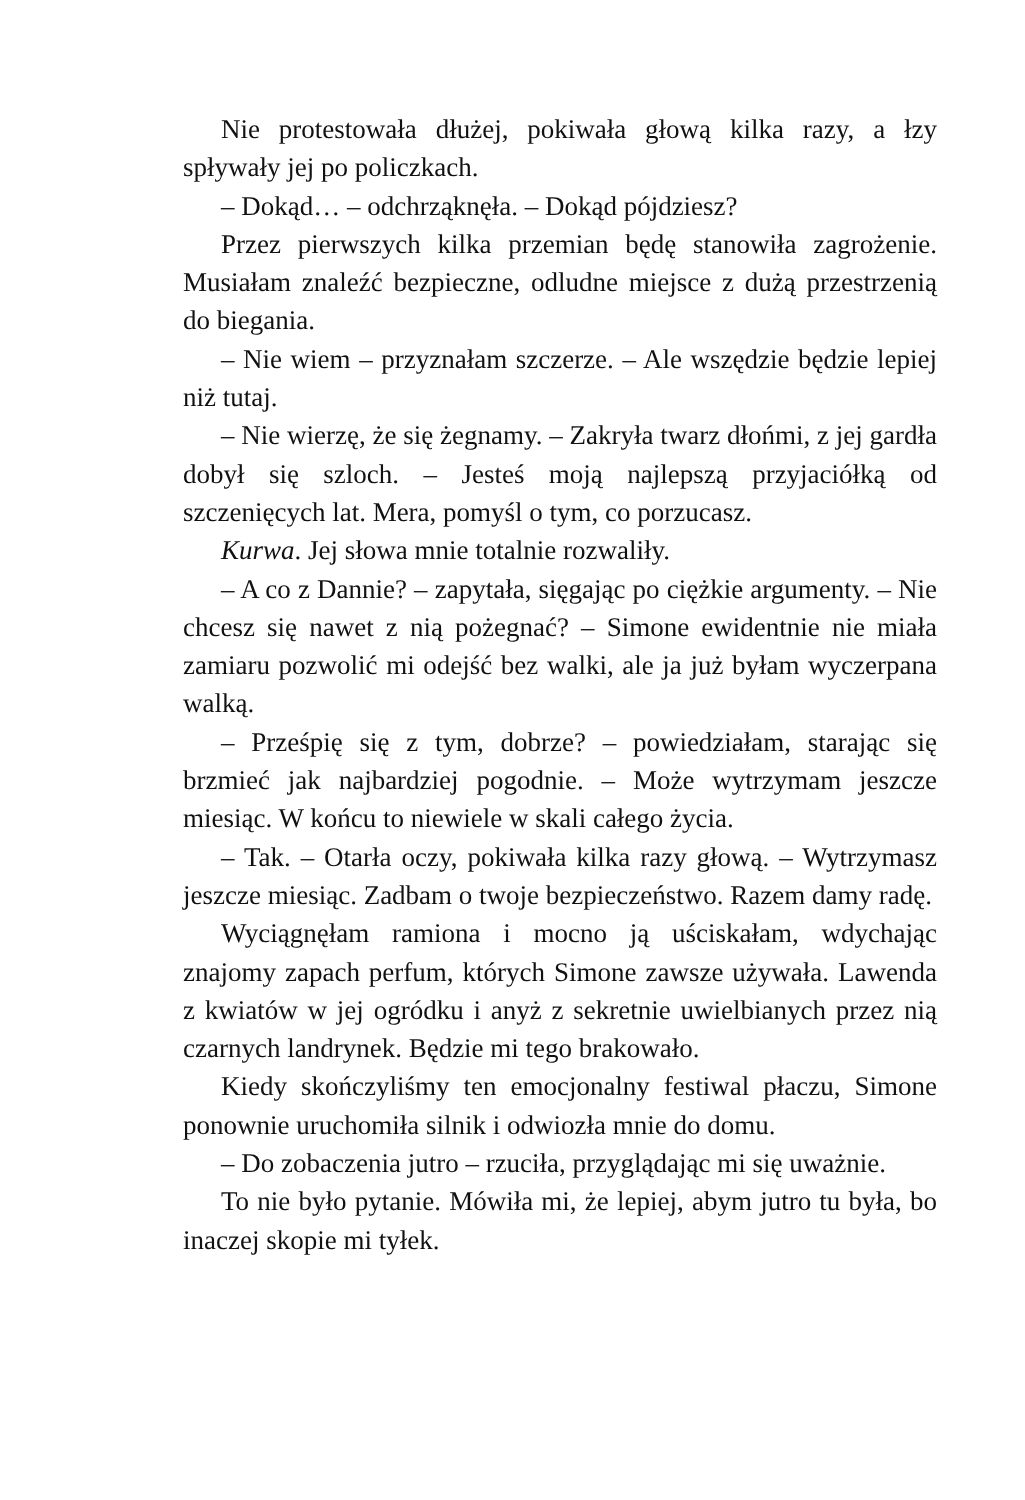Nie protestowała dłużej, pokiwała głową kilka razy, a łzy spływały jej po policzkach.
– Dokąd… – odchrząknęła. – Dokąd pójdziesz?
Przez pierwszych kilka przemian będę stanowiła zagrożenie. Musiałam znaleźć bezpieczne, odludne miejsce z dużą przestrzenią do biegania.
– Nie wiem – przyznałam szczerze. – Ale wszędzie będzie lepiej niż tutaj.
– Nie wierzę, że się żegnamy. – Zakryła twarz dłońmi, z jej gardła dobył się szloch. – Jesteś moją najlepszą przyjaciółką od szczenięcych lat. Mera, pomyśl o tym, co porzucasz.
Kurwa. Jej słowa mnie totalnie rozwaliły.
– A co z Dannie? – zapytała, sięgając po ciężkie argumenty. – Nie chcesz się nawet z nią pożegnać? – Simone ewidentnie nie miała zamiaru pozwolić mi odejść bez walki, ale ja już byłam wyczerpana walką.
– Prześpię się z tym, dobrze? – powiedziałam, starając się brzmieć jak najbardziej pogodnie. – Może wytrzymam jeszcze miesiąc. W końcu to niewiele w skali całego życia.
– Tak. – Otarła oczy, pokiwała kilka razy głową. – Wytrzymasz jeszcze miesiąc. Zadbam o twoje bezpieczeństwo. Razem damy radę.
Wyciągnęłam ramiona i mocno ją uściskałam, wdychając znajomy zapach perfum, których Simone zawsze używała. Lawenda z kwiatów w jej ogródku i anyż z sekretnie uwielbianych przez nią czarnych landrynek. Będzie mi tego brakowało.
Kiedy skończyliśmy ten emocjonalny festiwal płaczu, Simone ponownie uruchomiła silnik i odwiozła mnie do domu.
– Do zobaczenia jutro – rzuciła, przyglądając mi się uważnie.
To nie było pytanie. Mówiła mi, że lepiej, abym jutro tu była, bo inaczej skopie mi tyłek.